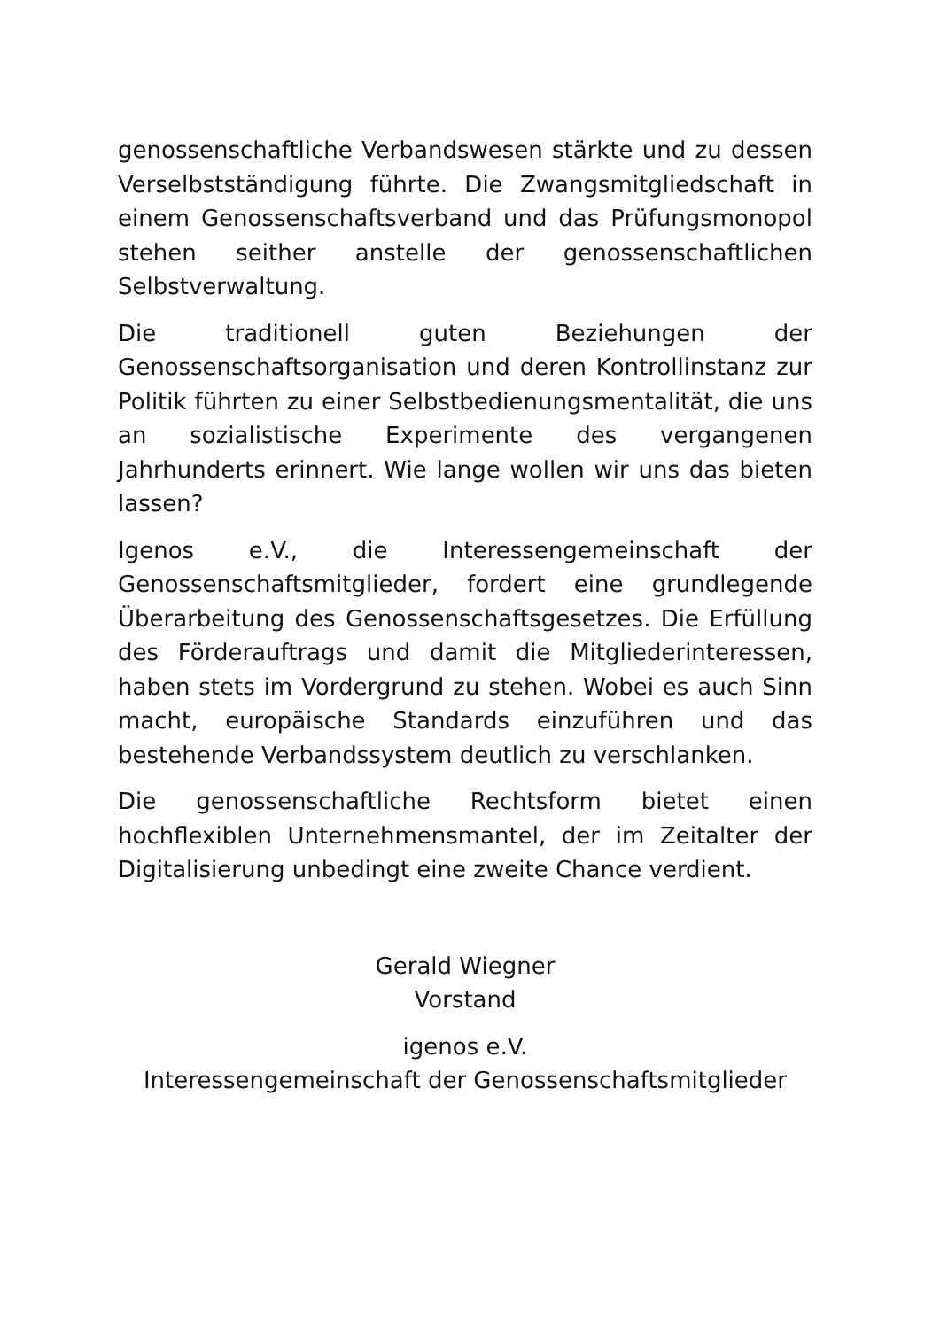genossenschaftliche Verbandswesen stärkte und zu dessen Verselbstständigung führte. Die Zwangsmitgliedschaft in einem Genossenschaftsverband und das Prüfungsmonopol stehen seither anstelle der genossenschaftlichen Selbstverwaltung.
Die traditionell guten Beziehungen der Genossenschaftsorganisation und deren Kontrollinstanz zur Politik führten zu einer Selbstbedienungsmentalität, die uns an sozialistische Experimente des vergangenen Jahrhunderts erinnert. Wie lange wollen wir uns das bieten lassen?
Igenos e.V., die Interessengemeinschaft der Genossenschaftsmitglieder, fordert eine grundlegende Überarbeitung des Genossenschaftsgesetzes. Die Erfüllung des Förderauftrags und damit die Mitgliederinteressen, haben stets im Vordergrund zu stehen. Wobei es auch Sinn macht, europäische Standards einzuführen und das bestehende Verbandssystem deutlich zu verschlanken.
Die genossenschaftliche Rechtsform bietet einen hochflexiblen Unternehmensmantel, der im Zeitalter der Digitalisierung unbedingt eine zweite Chance verdient.
Gerald Wiegner
Vorstand
igenos e.V.
Interessengemeinschaft der Genossenschaftsmitglieder